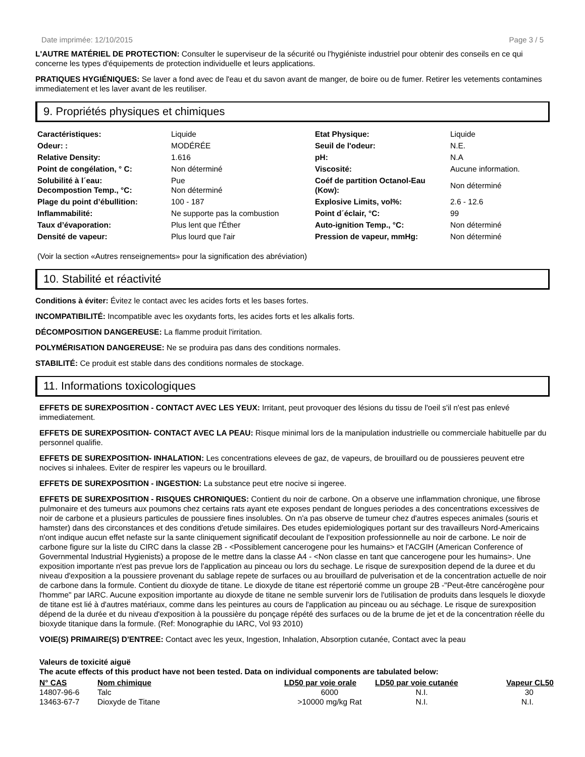Date imprimée: 12/10/2015 Page 3 / 5
L'AUTRE MATÉRIEL DE PROTECTION: Consulter le superviseur de la sécurité ou l'hygiéniste industriel pour obtenir des conseils en ce qui concerne les types d'équipements de protection individuelle et leurs applications.
PRATIQUES HYGIÉNIQUES: Se laver a fond avec de l'eau et du savon avant de manger, de boire ou de fumer. Retirer les vetements contamines immediatement et les laver avant de les reutiliser.
9. Propriétés physiques et chimiques
| Caractéristiques: | Liquide | Etat Physique: | Liquide |
| Odeur: : | MODÉRÉE | Seuil de l'odeur: | N.E. |
| Relative Density: | 1.616 | pH: | N.A |
| Point de congélation, ° C: | Non déterminé | Viscosité: | Aucune information. |
| Solubilité à l´eau: Decompostion Temp., °C: | Pue Non déterminé | Coéf de partition Octanol-Eau (Kow): | Non déterminé |
| Plage du point d’ébullition: | 100 - 187 | Explosive Limits, vol%: | 2.6 - 12.6 |
| Inflammabilité: | Ne supporte pas la combustion | Point d´éclair, °C: | 99 |
| Taux d’évaporation: | Plus lent que l'Éther | Auto-ignition Temp., °C: | Non déterminé |
| Densité de vapeur: | Plus lourd que l'air | Pression de vapeur, mmHg: | Non déterminé |
(Voir la section «Autres renseignements» pour la signification des abréviation)
10. Stabilité et réactivité
Conditions à éviter: Évitez le contact avec les acides forts et les bases fortes.
INCOMPATIBILITÉ: Incompatible avec les oxydants forts, les acides forts et les alkalis forts.
DÉCOMPOSITION DANGEREUSE: La flamme produit l'irritation.
POLYMÉRISATION DANGEREUSE: Ne se produira pas dans des conditions normales.
STABILITÉ: Ce produit est stable dans des conditions normales de stockage.
11. Informations toxicologiques
EFFETS DE SUREXPOSITION - CONTACT AVEC LES YEUX: Irritant, peut provoquer des lésions du tissu de l'oeil s'il n'est pas enlevé immediatement.
EFFETS DE SUREXPOSITION- CONTACT AVEC LA PEAU: Risque minimal lors de la manipulation industrielle ou commerciale habituelle par du personnel qualifie.
EFFETS DE SUREXPOSITION- INHALATION: Les concentrations elevees de gaz, de vapeurs, de brouillard ou de poussieres peuvent etre nocives si inhalees. Eviter de respirer les vapeurs ou le brouillard.
EFFETS DE SUREXPOSITION - INGESTION: La substance peut etre nocive si ingeree.
EFFETS DE SUREXPOSITION - RISQUES CHRONIQUES: Contient du noir de carbone. On a observe une inflammation chronique, une fibrose pulmonaire et des tumeurs aux poumons chez certains rats ayant ete exposes pendant de longues periodes a des concentrations excessives de noir de carbone et a plusieurs particules de poussiere fines insolubles. On n'a pas observe de tumeur chez d'autres especes animales (souris et hamster) dans des circonstances et des conditions d'etude similaires. Des etudes epidemiologiques portant sur des travailleurs Nord-Americains n'ont indique aucun effet nefaste sur la sante cliniquement significatif decoulant de l'exposition professionnelle au noir de carbone. Le noir de carbone figure sur la liste du CIRC dans la classe 2B - <Possiblement cancerogene pour les humains> et l'ACGIH (American Conference of Governmental Industrial Hygienists) a propose de le mettre dans la classe A4 - <Non classe en tant que cancerogene pour les humains>. Une exposition importante n'est pas prevue lors de l'application au pinceau ou lors du sechage. Le risque de surexposition depend de la duree et du niveau d'exposition a la poussiere provenant du sablage repete de surfaces ou au brouillard de pulverisation et de la concentration actuelle de noir de carbone dans la formule. Contient du dioxyde de titane. Le dioxyde de titane est répertorié comme un groupe 2B -"Peut-être cancérogène pour l'homme" par IARC. Aucune exposition importante au dioxyde de titane ne semble survenir lors de l'utilisation de produits dans lesquels le dioxyde de titane est lié à d'autres matériaux, comme dans les peintures au cours de l'application au pinceau ou au séchage. Le risque de surexposition dépend de la durée et du niveau d'exposition à la poussière du ponçage répété des surfaces ou de la brume de jet et de la concentration réelle du bioxyde titanique dans la formule. (Ref: Monographie du IARC, Vol 93 2010)
VOIE(S) PRIMAIRE(S) D'ENTREE: Contact avec les yeux, Ingestion, Inhalation, Absorption cutanée, Contact avec la peau
Valeurs de toxicité aiguë
The acute effects of this product have not been tested. Data on individual components are tabulated below:
| N° CAS | Nom chimique | LD50 par voie orale | LD50 par voie cutanée | Vapeur CL50 |
| --- | --- | --- | --- | --- |
| 14807-96-6 | Talc | 6000 | N.I. | 30 |
| 13463-67-7 | Dioxyde de Titane | >10000 mg/kg Rat | N.I. | N.I. |